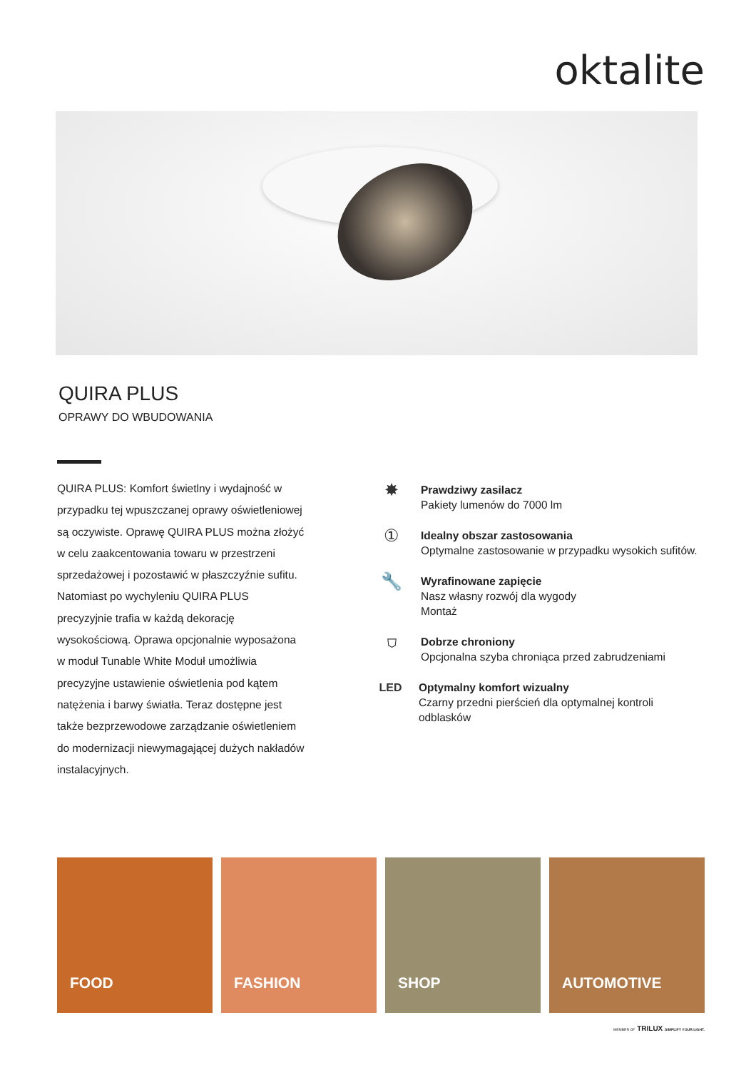oktalite
QUIRA PLUS
OPRAWY DO WBUDOWANIA
QUIRA PLUS: Komfort świetlny i wydajność w przypadku tej wpuszczanej oprawy oświetleniowej są oczywiste. Oprawę QUIRA PLUS można złożyć w celu zaakcentowania towaru w przestrzeni sprzedażowej i pozostawić w płaszczyźnie sufitu. Natomiast po wychyleniu QUIRA PLUS precyzyjnie trafia w każdą dekorację wysokościową. Oprawa opcjonalnie wyposażona w moduł Tunable White Moduł umożliwia precyzyjne ustawienie oświetlenia pod kątem natężenia i barwy światła. Teraz dostępne jest także bezprzewodowe zarządzanie oświetleniem do modernizacji niewymagającej dużych nakładów instalacyjnych.
✸
Prawdziwy zasilacz
Pakiety lumenów do 7000 lm
①
Idealny obszar zastosowania
Optymalne zastosowanie w przypadku wysokich sufitów.
🔧
Wyrafinowane zapięcie
Nasz własny rozwój dla wygody
Montaż
⛉
Dobrze chroniony
Opcjonalna szyba chroniąca przed zabrudzeniami
LED Optymalny komfort wizualny
Czarny przedni pierścień dla optymalnej kontroli odblasków
FOOD
FASHION
SHOP
AUTOMOTIVE
MEMBER OF TRILUX SIMPLIFY YOUR LIGHT.